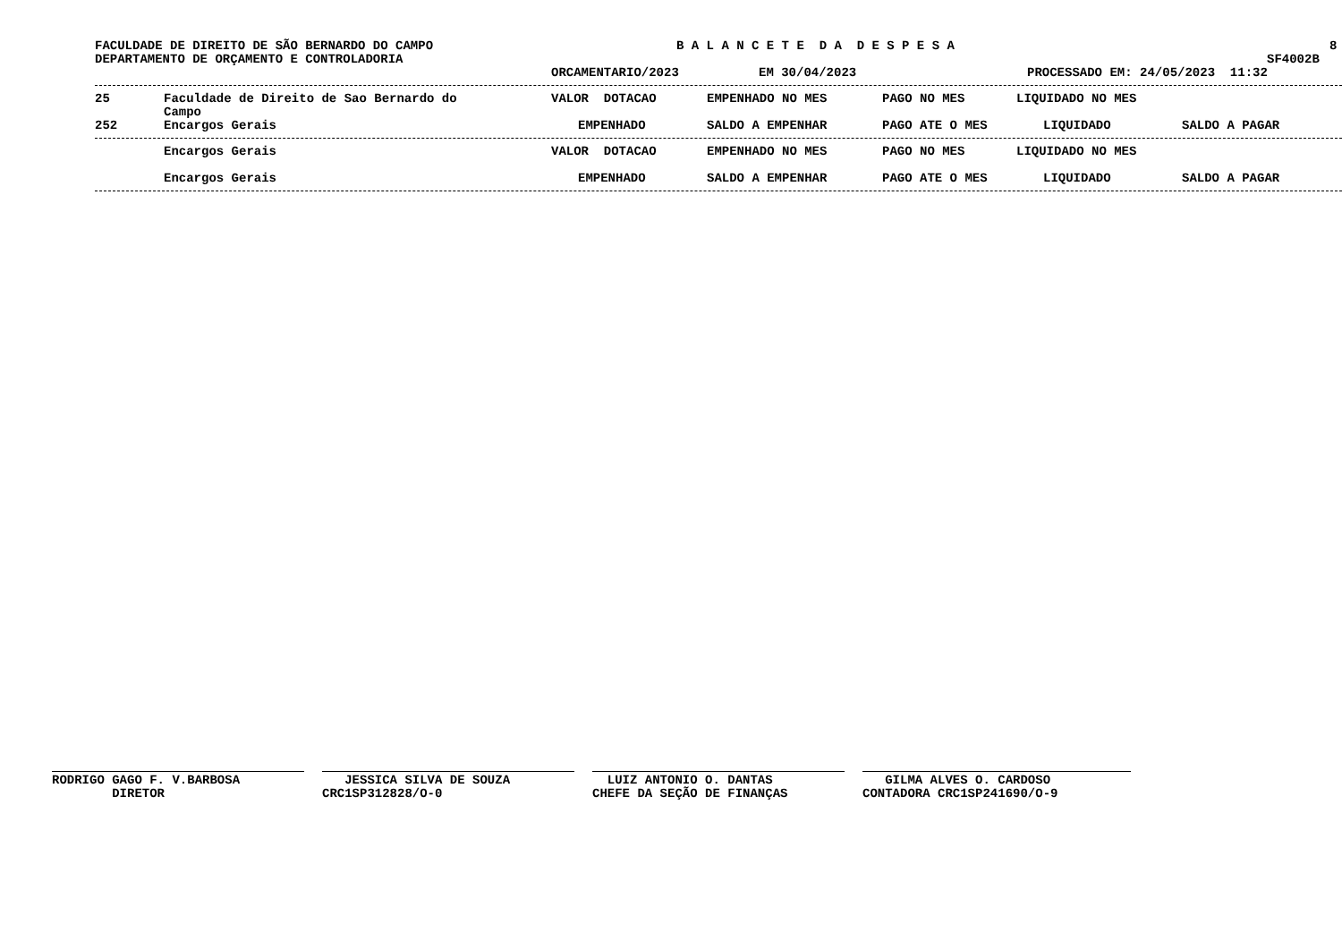FACULDADE DE DIREITO DE SÃO BERNARDO DO CAMPO B A L A N C E T E D A D E S P E S A 8
DEPARTAMENTO DE ORÇAMENTO E CONTROLADORIA SF4002B
ORCAMENTARIO/2023 EM 30/04/2023 PROCESSADO EM: 24/05/2023 11:32
| 25 | Faculdade de Direito de Sao Bernardo do Campo | VALOR DOTACAO | EMPENHADO NO MES | PAGO NO MES | LIQUIDADO NO MES | |
| 252 | Encargos Gerais | EMPENHADO | SALDO A EMPENHAR | PAGO ATE O MES | LIQUIDADO | SALDO A PAGAR |
| | Encargos Gerais | VALOR DOTACAO | EMPENHADO NO MES | PAGO NO MES | LIQUIDADO NO MES | |
| | Encargos Gerais | EMPENHADO | SALDO A EMPENHAR | PAGO ATE O MES | LIQUIDADO | SALDO A PAGAR |
RODRIGO GAGO F. V.BARBOSA DIRETOR
JESSICA SILVA DE SOUZA CRC1SP312828/O-0
LUIZ ANTONIO O. DANTAS CHEFE DA SEÇÃO DE FINANÇAS
GILMA ALVES O. CARDOSO CONTADORA CRC1SP241690/O-9